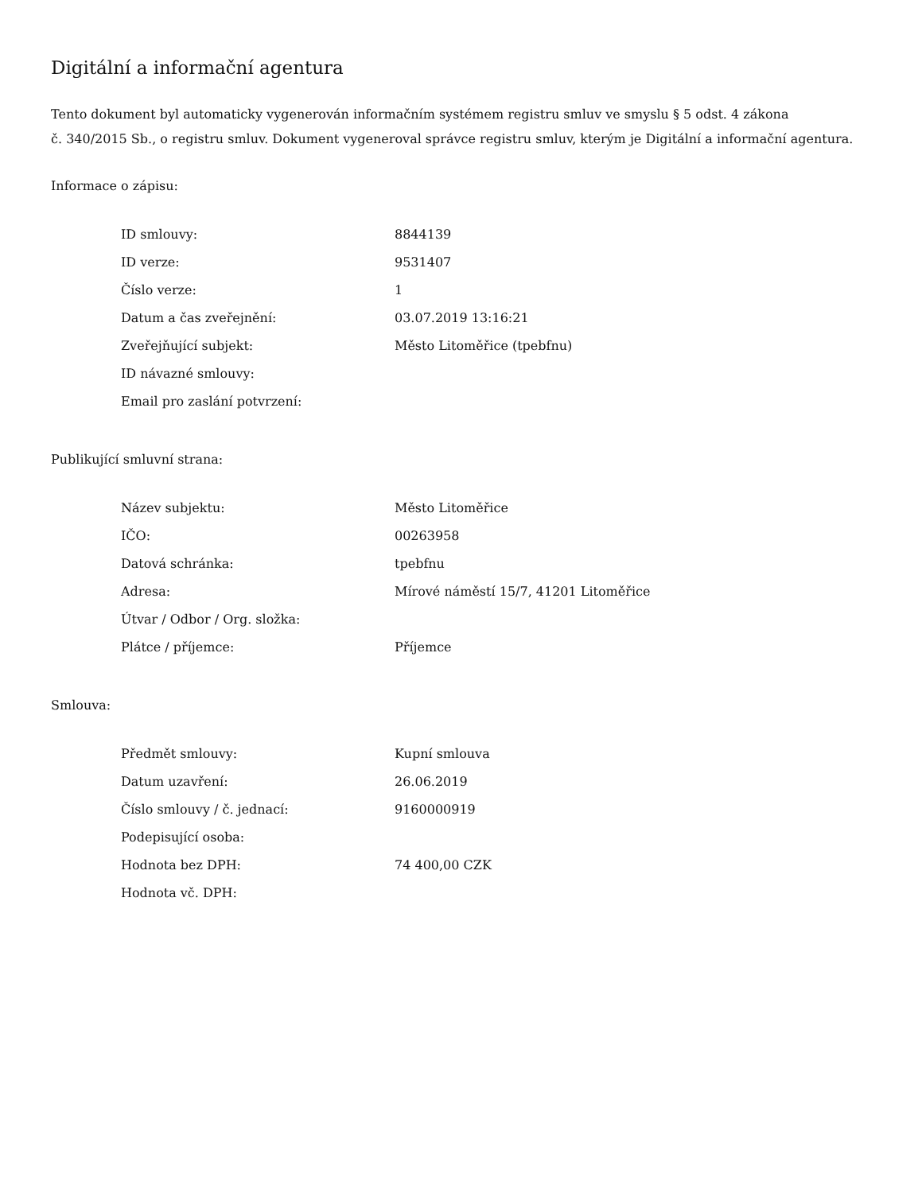Digitální a informační agentura
Tento dokument byl automaticky vygenerován informačním systémem registru smluv ve smyslu § 5 odst. 4 zákona
č. 340/2015 Sb., o registru smluv. Dokument vygeneroval správce registru smluv, kterým je Digitální a informační agentura.
Informace o zápisu:
| ID smlouvy: | 8844139 |
| ID verze: | 9531407 |
| Číslo verze: | 1 |
| Datum a čas zveřejnění: | 03.07.2019 13:16:21 |
| Zveřejňující subjekt: | Město Litoměřice (tpebfnu) |
| ID návazné smlouvy: | |
| Email pro zaslání potvrzení: | |
Publikující smluvní strana:
| Název subjektu: | Město Litoměřice |
| IČO: | 00263958 |
| Datová schránka: | tpebfnu |
| Adresa: | Mírové náměstí 15/7, 41201 Litoměřice |
| Útvar / Odbor / Org. složka: | |
| Plátce / příjemce: | Příjemce |
Smlouva:
| Předmět smlouvy: | Kupní smlouva |
| Datum uzavření: | 26.06.2019 |
| Číslo smlouvy / č. jednací: | 9160000919 |
| Podepisující osoba: | |
| Hodnota bez DPH: | 74 400,00 CZK |
| Hodnota vč. DPH: | |